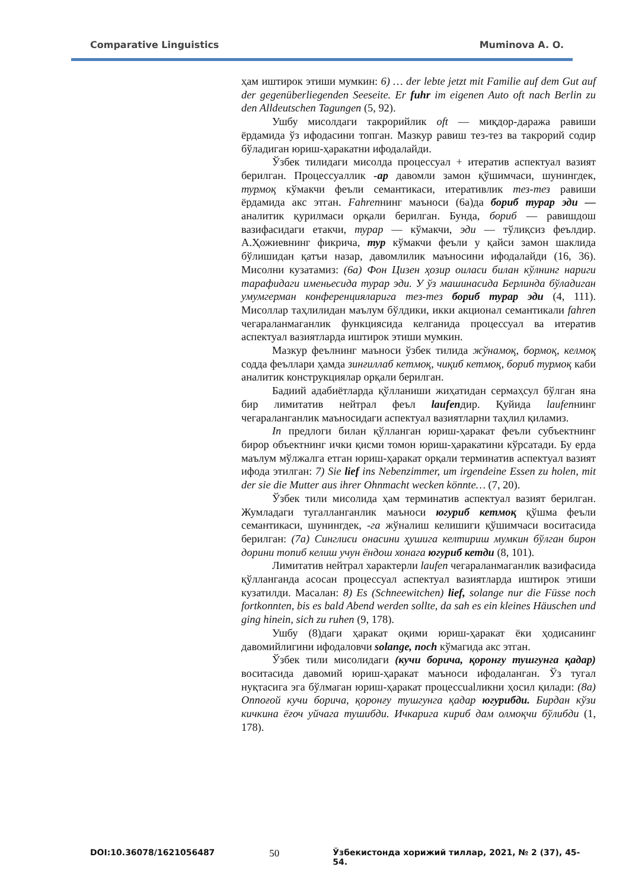Comparative Linguistics Muminova A. O.
ҳам иштирок этиши мумкин: 6) … der lebte jetzt mit Familie auf dem Gut auf der gegenüberliegenden Seeseite. Er fuhr im eigenen Auto oft nach Berlin zu den Alldeutschen Tagungen (5, 92).
Ушбу мисолдаги такрорийлик oft — миқдор-даража равиши ёрдамида ўз ифодасини топган. Мазкур равиш тез-тез ва такрорий содир бўладиган юриш-ҳаракатни ифодалайди.
Ўзбек тилидаги мисолда процессуал + итератив аспектуал вазият берилган. Процессуаллик -ар давомли замон қўшимчаси, шунингдек, турмоқ кўмакчи феъли семантикаси, итеративлик тез-тез равиши ёрдамида акс этган. Fahrenнинг маъноси (6а)да бориб турар эди — аналитик қурилмаси орқали берилган. Бунда, бориб — равишдош вазифасидаги етакчи, турар — кўмакчи, эди — тўлиқсиз феълдир. А.Ҳожиевнинг фикрича, тур кўмакчи феъли у қайси замон шаклида бўлишидан қатъи назар, давомлилик маъносини ифодалайди (16, 36). Мисолни кузатамиз: (6а) Фон Цизен ҳозир оиласи билан кўлнинг нариги тарафидаги именьесида турар эди. У ўз машинасида Берлинда бўладиган умумгерман конференцияларига тез-тез бориб турар эди (4, 111). Мисоллар таҳлилидан маълум бўлдики, икки акционал семантикали fahren чегараланмаганлик функциясида келганида процессуал ва итератив аспектуал вазиятларда иштирок этиши мумкин.
Мазкур феълнинг маъноси ўзбек тилида жўнамоқ, бормоқ, келмоқ содда феъллари ҳамда зинғиллаб кетмоқ, чиқиб кетмоқ, бориб турмоқ каби аналитик конструкциялар орқали берилган.
Бадиий адабиётларда қўлланиши жиҳатидан сермаҳсул бўлган яна бир лимитатив нейтрал феъл laufenдир. Қуйида laufenнинг чегараланганлик маъносидаги аспектуал вазиятларни таҳлил қиламиз.
In предлоги билан қўлланган юриш-ҳаракат феъли субъектнинг бирор объектнинг ички қисми томон юриш-ҳаракатини кўрсатади. Бу ерда маълум мўлжалга етган юриш-ҳаракат орқали терминатив аспектуал вазият ифода этилган: 7) Sie lief ins Nebenzimmer, um irgendeine Essen zu holen, mit der sie die Mutter aus ihrer Ohnmacht wecken könnte… (7, 20).
Ўзбек тили мисолида ҳам терминатив аспектуал вазият берилган. Жумладаги тугалланганлик маъноси югуриб кетмоқ қўшма феъли семантикаси, шунингдек, -га жўналиш келишиги қўшимчаси воситасида берилган: (7а) Синглиси онасини ҳушига келтириш мумкин бўлган бирон дорини топиб келиш учун ёндош хонага югуриб кетди (8, 101).
Лимитатив нейтрал характерли laufen чегараланмаганлик вазифасида қўлланганда асосан процессуал аспектуал вазиятларда иштирок этиши кузатилди. Масалан: 8) Es (Schneewitchen) lief, solange nur die Füsse noch fortkonnten, bis es bald Abend werden sollte, da sah es ein kleines Häuschen und ging hinein, sich zu ruhen (9, 178).
Ушбу (8)даги ҳаракат оқими юриш-ҳаракат ёки ҳодисанинг давомийлигини ифодаловчи solange, noch кўмагида акс этган.
Ўзбек тили мисолидаги (кучи борича, қоронғу тушгунга қадар) воситасида давомий юриш-ҳаракат маъноси ифодаланган. Ўз тугал нуқтасига эга бўлмаган юриш-ҳаракат процессualликни ҳосил қилади: (8а) Оппоғой кучи борича, қоронғу тушгунга қадар югурибди. Бирдан кўзи кичкина ёғоч уйчага тушибди. Ичкарига кириб дам олмоқчи бўлибди (1, 178).
DOI:10.36078/1621056487 50 Ўзбекистонда хорижий тиллар, 2021, № 2 (37), 45-54.